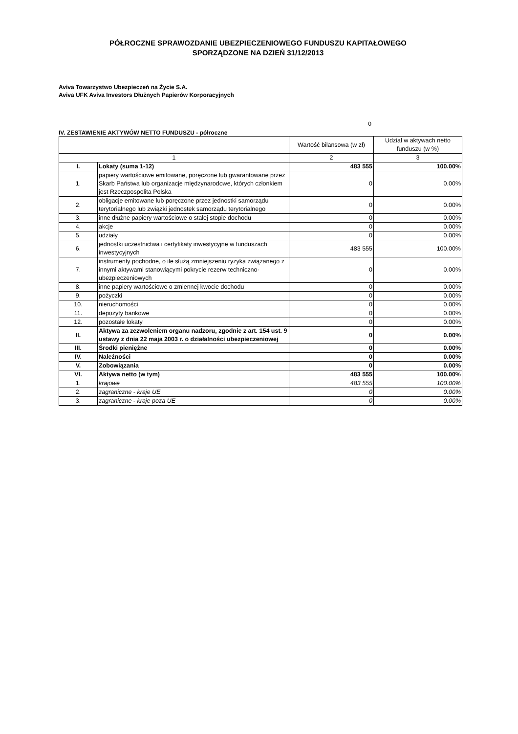PÓŁROCZNE SPRAWOZDANIE UBEZPIECZENIOWEGO FUNDUSZU KAPITAŁOWEGO
SPORZĄDZONE NA DZIEŃ 31/12/2013
Aviva Towarzystwo Ubezpieczeń na Życie S.A.
Aviva UFK Aviva Investors Dłużnych Papierów Korporacyjnych
0
IV. ZESTAWIENIE AKTYWÓW NETTO FUNDUSZU - półroczne
| | | Wartość bilansowa (w zł) | Udział w aktywach netto funduszu (w %) |
| --- | --- | --- | --- |
| 1 | | 2 | 3 |
| I. | Lokaty (suma 1-12) | 483 555 | 100.00% |
| 1. | papiery wartościowe emitowane, poręczone lub gwarantowane przez Skarb Państwa lub organizacje międzynarodowe, których członkiem jest Rzeczpospolita Polska | 0 | 0.00% |
| 2. | obligacje emitowane lub poręczone przez jednostki samorządu terytorialnego lub związki jednostek samorządu terytorialnego | 0 | 0.00% |
| 3. | inne dłużne papiery wartościowe o stałej stopie dochodu | 0 | 0.00% |
| 4. | akcje | 0 | 0.00% |
| 5. | udziały | 0 | 0.00% |
| 6. | jednostki uczestnictwa i certyfikaty inwestycyjne w funduszach inwestycyjnych | 483 555 | 100.00% |
| 7. | instrumenty pochodne, o ile służą zmniejszeniu ryzyka związanego z innymi aktywami stanowiącymi pokrycie rezerw techniczno-ubezpieczeniowych | 0 | 0.00% |
| 8. | inne papiery wartościowe o zmiennej kwocie dochodu | 0 | 0.00% |
| 9. | pożyczki | 0 | 0.00% |
| 10. | nieruchomości | 0 | 0.00% |
| 11. | depozyty bankowe | 0 | 0.00% |
| 12. | pozostałe lokaty | 0 | 0.00% |
| II. | Aktywa za zezwoleniem organu nadzoru, zgodnie z art. 154 ust. 9 ustawy z dnia 22 maja 2003 r. o działalności ubezpieczeniowej | 0 | 0.00% |
| III. | Środki pieniężne | 0 | 0.00% |
| IV. | Należności | 0 | 0.00% |
| V. | Zobowiązania | 0 | 0.00% |
| VI. | Aktywa netto (w tym) | 483 555 | 100.00% |
| 1. | krajowe | 483 555 | 100.00% |
| 2. | zagraniczne - kraje UE | 0 | 0.00% |
| 3. | zagraniczne - kraje poza UE | 0 | 0.00% |